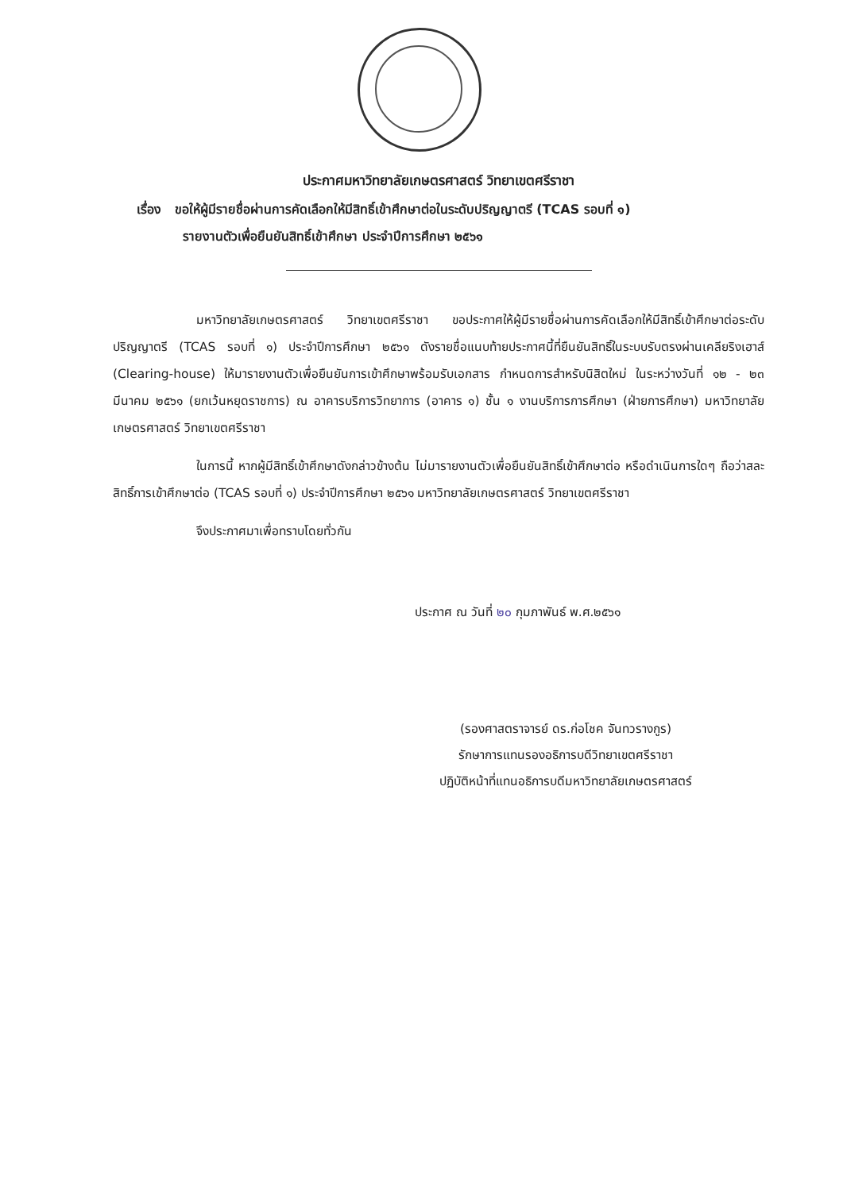ประกาศมหาวิทยาลัยเกษตรศาสตร์ วิทยาเขตศรีราชา
เรื่อง ขอให้ผู้มีรายชื่อผ่านการคัดเลือกให้มีสิทธิ์เข้าศึกษาต่อในระดับปริญญาตรี (TCAS รอบที่ ๑)
รายงานตัวเพื่อยืนยันสิทธิ์เข้าศึกษา ประจำปีการศึกษา ๒๕๖๑
มหาวิทยาลัยเกษตรศาสตร์ วิทยาเขตศรีราชา ขอประกาศให้ผู้มีรายชื่อผ่านการคัดเลือกให้มีสิทธิ์เข้าศึกษาต่อระดับปริญญาตรี (TCAS รอบที่ ๑) ประจำปีการศึกษา ๒๕๖๑ ดังรายชื่อแนบท้ายประกาศนี้ที่ยืนยันสิทธิ์ในระบบรับตรงผ่านเคลียริงเฮาส์ (Clearing-house) ให้มารายงานตัวเพื่อยืนยันการเข้าศึกษาพร้อมรับเอกสาร กำหนดการสำหรับนิสิตใหม่ ในระหว่างวันที่ ๑๒ - ๒๓ มีนาคม ๒๕๖๑ (ยกเว้นหยุดราชการ) ณ อาคารบริการวิทยาการ (อาคาร ๑) ชั้น ๑ งานบริการการศึกษา (ฝ่ายการศึกษา) มหาวิทยาลัยเกษตรศาสตร์ วิทยาเขตศรีราชา
ในการนี้ หากผู้มีสิทธิ์เข้าศึกษาดังกล่าวข้างต้น ไม่มารายงานตัวเพื่อยืนยันสิทธิ์เข้าศึกษาต่อ หรือดำเนินการใดๆ ถือว่าสละสิทธิ์การเข้าศึกษาต่อ (TCAS รอบที่ ๑) ประจำปีการศึกษา ๒๕๖๑ มหาวิทยาลัยเกษตรศาสตร์ วิทยาเขตศรีราชา
จึงประกาศมาเพื่อทราบโดยทั่วกัน
ประกาศ ณ วันที่ ๒๐ กุมภาพันธ์ พ.ศ.๒๕๖๑
(รองศาสตราจารย์ ดร.ก่อโชค จันทวรางกูร)
รักษาการแทนรองอธิการบดีวิทยาเขตศรีราชา
ปฏิบัติหน้าที่แทนอธิการบดีมหาวิทยาลัยเกษตรศาสตร์